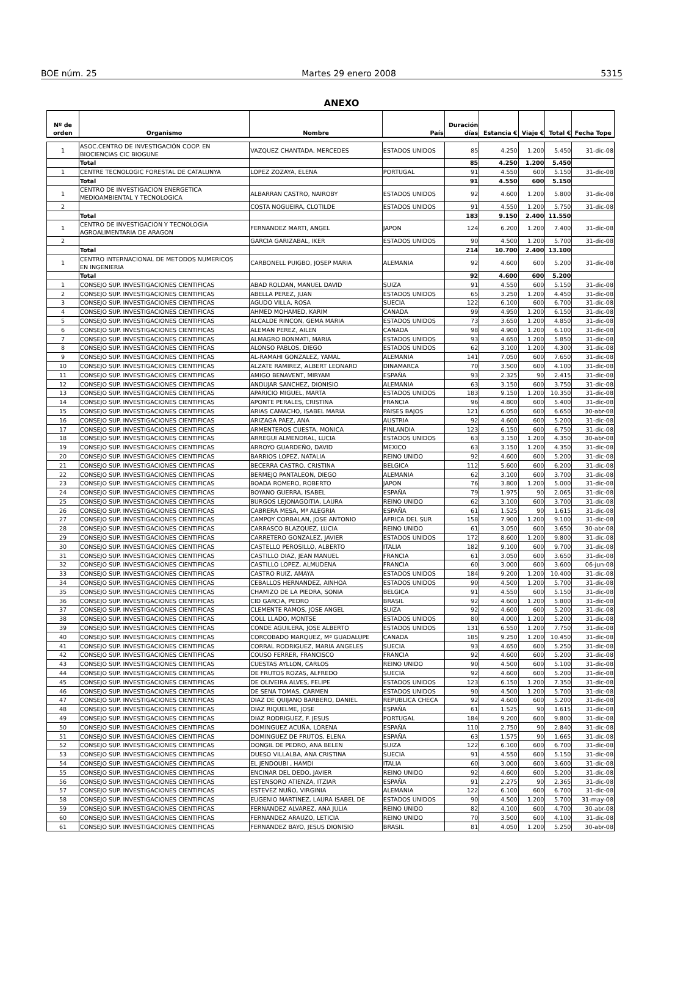BOE núm. 25 Martes 29 enero 2008 5315
ANEXO
| Nº de orden | Organismo | Nombre | País | Duración días | Estancia € | Viaje € | Total € | Fecha Tope |
| --- | --- | --- | --- | --- | --- | --- | --- | --- |
| 1 | ASOC.CENTRO DE INVESTIGACIÓN COOP. EN BIOCIENCIAS CIC BIOGUNE | VAZQUEZ CHANTADA, MERCEDES | ESTADOS UNIDOS | 85 | 4.250 | 1.200 | 5.450 | 31-dic-08 |
| | Total | | | 85 | 4.250 | 1.200 | 5.450 | |
| 1 | CENTRE TECNOLOGIC FORESTAL DE CATALUNYA | LOPEZ ZOZAYA, ELENA | PORTUGAL | 91 | 4.550 | 600 | 5.150 | 31-dic-08 |
| | Total | | | 91 | 4.550 | 600 | 5.150 | |
| 1 | CENTRO DE INVESTIGACION ENERGETICA MEDIOAMBIENTAL Y TECNOLOGICA | ALBARRAN CASTRO, NAIROBY | ESTADOS UNIDOS | 92 | 4.600 | 1.200 | 5.800 | 31-dic-08 |
| 2 | | COSTA NOGUEIRA, CLOTILDE | ESTADOS UNIDOS | 91 | 4.550 | 1.200 | 5.750 | 31-dic-08 |
| | Total | | | 183 | 9.150 | 2.400 | 11.550 | |
| 1 | CENTRO DE INVESTIGACION Y TECNOLOGIA AGROALIMENTARIA DE ARAGON | FERNANDEZ MARTI, ANGEL | JAPON | 124 | 6.200 | 1.200 | 7.400 | 31-dic-08 |
| 2 | | GARCIA GARIZABAL, IKER | ESTADOS UNIDOS | 90 | 4.500 | 1.200 | 5.700 | 31-dic-08 |
| | Total | | | 214 | 10.700 | 2.400 | 13.100 | |
| 1 | CENTRO INTERNACIONAL DE METODOS NUMERICOS EN INGENIERIA | CARBONELL PUIGBO, JOSEP MARIA | ALEMANIA | 92 | 4.600 | 600 | 5.200 | 31-dic-08 |
| | Total | | | 92 | 4.600 | 600 | 5.200 | |
| 1 | CONSEJO SUP. INVESTIGACIONES CIENTIFICAS | ABAD ROLDAN, MANUEL DAVID | SUIZA | 91 | 4.550 | 600 | 5.150 | 31-dic-08 |
| 2 | CONSEJO SUP. INVESTIGACIONES CIENTIFICAS | ABELLA PEREZ, JUAN | ESTADOS UNIDOS | 65 | 3.250 | 1.200 | 4.450 | 31-dic-08 |
| 3 | CONSEJO SUP. INVESTIGACIONES CIENTIFICAS | AGUDO VILLA, ROSA | SUECIA | 122 | 6.100 | 600 | 6.700 | 31-dic-08 |
| 4 | CONSEJO SUP. INVESTIGACIONES CIENTIFICAS | AHMED MOHAMED, KARIM | CANADA | 99 | 4.950 | 1.200 | 6.150 | 31-dic-08 |
| 5 | CONSEJO SUP. INVESTIGACIONES CIENTIFICAS | ALCALDE RINCON, GEMA MARIA | ESTADOS UNIDOS | 73 | 3.650 | 1.200 | 4.850 | 31-dic-08 |
| 6 | CONSEJO SUP. INVESTIGACIONES CIENTIFICAS | ALEMAN PEREZ, AILEN | CANADA | 98 | 4.900 | 1.200 | 6.100 | 31-dic-08 |
| 7 | CONSEJO SUP. INVESTIGACIONES CIENTIFICAS | ALMAGRO BONMATI, MARIA | ESTADOS UNIDOS | 93 | 4.650 | 1.200 | 5.850 | 31-dic-08 |
| 8 | CONSEJO SUP. INVESTIGACIONES CIENTIFICAS | ALONSO PABLOS, DIEGO | ESTADOS UNIDOS | 62 | 3.100 | 1.200 | 4.300 | 31-dic-08 |
| 9 | CONSEJO SUP. INVESTIGACIONES CIENTIFICAS | AL-RAMAHI GONZALEZ, YAMAL | ALEMANIA | 141 | 7.050 | 600 | 7.650 | 31-dic-08 |
| 10 | CONSEJO SUP. INVESTIGACIONES CIENTIFICAS | ALZATE RAMIREZ, ALBERT LEONARD | DINAMARCA | 70 | 3.500 | 600 | 4.100 | 31-dic-08 |
| 11 | CONSEJO SUP. INVESTIGACIONES CIENTIFICAS | AMIGO BENAVENT, MIRYAM | ESPAÑA | 93 | 2.325 | 90 | 2.415 | 31-dic-08 |
| 12 | CONSEJO SUP. INVESTIGACIONES CIENTIFICAS | ANDUJAR SANCHEZ, DIONISIO | ALEMANIA | 63 | 3.150 | 600 | 3.750 | 31-dic-08 |
| 13 | CONSEJO SUP. INVESTIGACIONES CIENTIFICAS | APARICIO MIGUEL, MARTA | ESTADOS UNIDOS | 183 | 9.150 | 1.200 | 10.350 | 31-dic-08 |
| 14 | CONSEJO SUP. INVESTIGACIONES CIENTIFICAS | APONTE PERALES, CRISTINA | FRANCIA | 96 | 4.800 | 600 | 5.400 | 31-dic-08 |
| 15 | CONSEJO SUP. INVESTIGACIONES CIENTIFICAS | ARIAS CAMACHO, ISABEL MARIA | PAISES BAJOS | 121 | 6.050 | 600 | 6.650 | 30-abr-08 |
| 16 | CONSEJO SUP. INVESTIGACIONES CIENTIFICAS | ARIZAGA PAEZ, ANA | AUSTRIA | 92 | 4.600 | 600 | 5.200 | 31-dic-08 |
| 17 | CONSEJO SUP. INVESTIGACIONES CIENTIFICAS | ARMENTEROS CUESTA, MONICA | FINLANDIA | 123 | 6.150 | 600 | 6.750 | 31-dic-08 |
| 18 | CONSEJO SUP. INVESTIGACIONES CIENTIFICAS | ARREGUI ALMENDRAL, LUCIA | ESTADOS UNIDOS | 63 | 3.150 | 1.200 | 4.350 | 30-abr-08 |
| 19 | CONSEJO SUP. INVESTIGACIONES CIENTIFICAS | ARROYO GUARDEÑO, DAVID | MEXICO | 63 | 3.150 | 1.200 | 4.350 | 31-dic-08 |
| 20 | CONSEJO SUP. INVESTIGACIONES CIENTIFICAS | BARRIOS LOPEZ, NATALIA | REINO UNIDO | 92 | 4.600 | 600 | 5.200 | 31-dic-08 |
| 21 | CONSEJO SUP. INVESTIGACIONES CIENTIFICAS | BECERRA CASTRO, CRISTINA | BELGICA | 112 | 5.600 | 600 | 6.200 | 31-dic-08 |
| 22 | CONSEJO SUP. INVESTIGACIONES CIENTIFICAS | BERMEJO PANTALEON, DIEGO | ALEMANIA | 62 | 3.100 | 600 | 3.700 | 31-dic-08 |
| 23 | CONSEJO SUP. INVESTIGACIONES CIENTIFICAS | BOADA ROMERO, ROBERTO | JAPON | 76 | 3.800 | 1.200 | 5.000 | 31-dic-08 |
| 24 | CONSEJO SUP. INVESTIGACIONES CIENTIFICAS | BOYANO GUERRA, ISABEL | ESPAÑA | 79 | 1.975 | 90 | 2.065 | 31-dic-08 |
| 25 | CONSEJO SUP. INVESTIGACIONES CIENTIFICAS | BURGOS LEJONAGOITIA, LAURA | REINO UNIDO | 62 | 3.100 | 600 | 3.700 | 31-dic-08 |
| 26 | CONSEJO SUP. INVESTIGACIONES CIENTIFICAS | CABRERA MESA, Mª ALEGRIA | ESPAÑA | 61 | 1.525 | 90 | 1.615 | 31-dic-08 |
| 27 | CONSEJO SUP. INVESTIGACIONES CIENTIFICAS | CAMPOY CORBALAN, JOSE ANTONIO | AFRICA DEL SUR | 158 | 7.900 | 1.200 | 9.100 | 31-dic-08 |
| 28 | CONSEJO SUP. INVESTIGACIONES CIENTIFICAS | CARRASCO BLAZQUEZ, LUCIA | REINO UNIDO | 61 | 3.050 | 600 | 3.650 | 30-abr-08 |
| 29 | CONSEJO SUP. INVESTIGACIONES CIENTIFICAS | CARRETERO GONZALEZ, JAVIER | ESTADOS UNIDOS | 172 | 8.600 | 1.200 | 9.800 | 31-dic-08 |
| 30 | CONSEJO SUP. INVESTIGACIONES CIENTIFICAS | CASTELLO PEROSILLO, ALBERTO | ITALIA | 182 | 9.100 | 600 | 9.700 | 31-dic-08 |
| 31 | CONSEJO SUP. INVESTIGACIONES CIENTIFICAS | CASTILLO DIAZ, JEAN MANUEL | FRANCIA | 61 | 3.050 | 600 | 3.650 | 31-dic-08 |
| 32 | CONSEJO SUP. INVESTIGACIONES CIENTIFICAS | CASTILLO LOPEZ, ALMUDENA | FRANCIA | 60 | 3.000 | 600 | 3.600 | 06-jun-08 |
| 33 | CONSEJO SUP. INVESTIGACIONES CIENTIFICAS | CASTRO RUIZ, AMAYA | ESTADOS UNIDOS | 184 | 9.200 | 1.200 | 10.400 | 31-dic-08 |
| 34 | CONSEJO SUP. INVESTIGACIONES CIENTIFICAS | CEBALLOS HERNANDEZ, AINHOA | ESTADOS UNIDOS | 90 | 4.500 | 1.200 | 5.700 | 31-dic-08 |
| 35 | CONSEJO SUP. INVESTIGACIONES CIENTIFICAS | CHAMIZO DE LA PIEDRA, SONIA | BELGICA | 91 | 4.550 | 600 | 5.150 | 31-dic-08 |
| 36 | CONSEJO SUP. INVESTIGACIONES CIENTIFICAS | CID GARCIA, PEDRO | BRASIL | 92 | 4.600 | 1.200 | 5.800 | 31-dic-08 |
| 37 | CONSEJO SUP. INVESTIGACIONES CIENTIFICAS | CLEMENTE RAMOS, JOSE ANGEL | SUIZA | 92 | 4.600 | 600 | 5.200 | 31-dic-08 |
| 38 | CONSEJO SUP. INVESTIGACIONES CIENTIFICAS | COLL LLADO, MONTSE | ESTADOS UNIDOS | 80 | 4.000 | 1.200 | 5.200 | 31-dic-08 |
| 39 | CONSEJO SUP. INVESTIGACIONES CIENTIFICAS | CONDE AGUILERA, JOSE ALBERTO | ESTADOS UNIDOS | 131 | 6.550 | 1.200 | 7.750 | 31-dic-08 |
| 40 | CONSEJO SUP. INVESTIGACIONES CIENTIFICAS | CORCOBADO MARQUEZ, Mª GUADALUPE | CANADA | 185 | 9.250 | 1.200 | 10.450 | 31-dic-08 |
| 41 | CONSEJO SUP. INVESTIGACIONES CIENTIFICAS | CORRAL RODRIGUEZ, MARIA ANGELES | SUECIA | 93 | 4.650 | 600 | 5.250 | 31-dic-08 |
| 42 | CONSEJO SUP. INVESTIGACIONES CIENTIFICAS | COUSO FERRER, FRANCISCO | FRANCIA | 92 | 4.600 | 600 | 5.200 | 31-dic-08 |
| 43 | CONSEJO SUP. INVESTIGACIONES CIENTIFICAS | CUESTAS AYLLON, CARLOS | REINO UNIDO | 90 | 4.500 | 600 | 5.100 | 31-dic-08 |
| 44 | CONSEJO SUP. INVESTIGACIONES CIENTIFICAS | DE FRUTOS ROZAS, ALFREDO | SUECIA | 92 | 4.600 | 600 | 5.200 | 31-dic-08 |
| 45 | CONSEJO SUP. INVESTIGACIONES CIENTIFICAS | DE OLIVEIRA ALVES, FELIPE | ESTADOS UNIDOS | 123 | 6.150 | 1.200 | 7.350 | 31-dic-08 |
| 46 | CONSEJO SUP. INVESTIGACIONES CIENTIFICAS | DE SENA TOMAS, CARMEN | ESTADOS UNIDOS | 90 | 4.500 | 1.200 | 5.700 | 31-dic-08 |
| 47 | CONSEJO SUP. INVESTIGACIONES CIENTIFICAS | DIAZ DE QUIJANO BARBERO, DANIEL | REPUBLICA CHECA | 92 | 4.600 | 600 | 5.200 | 31-dic-08 |
| 48 | CONSEJO SUP. INVESTIGACIONES CIENTIFICAS | DIAZ RIQUELME, JOSE | ESPAÑA | 61 | 1.525 | 90 | 1.615 | 31-dic-08 |
| 49 | CONSEJO SUP. INVESTIGACIONES CIENTIFICAS | DIAZ RODRIGUEZ, F. JESUS | PORTUGAL | 184 | 9.200 | 600 | 9.800 | 31-dic-08 |
| 50 | CONSEJO SUP. INVESTIGACIONES CIENTIFICAS | DOMINGUEZ ACUÑA, LORENA | ESPAÑA | 110 | 2.750 | 90 | 2.840 | 31-dic-08 |
| 51 | CONSEJO SUP. INVESTIGACIONES CIENTIFICAS | DOMINGUEZ DE FRUTOS, ELENA | ESPAÑA | 63 | 1.575 | 90 | 1.665 | 31-dic-08 |
| 52 | CONSEJO SUP. INVESTIGACIONES CIENTIFICAS | DONGIL DE PEDRO, ANA BELEN | SUIZA | 122 | 6.100 | 600 | 6.700 | 31-dic-08 |
| 53 | CONSEJO SUP. INVESTIGACIONES CIENTIFICAS | DUESO VILLALBA, ANA CRISTINA | SUECIA | 91 | 4.550 | 600 | 5.150 | 31-dic-08 |
| 54 | CONSEJO SUP. INVESTIGACIONES CIENTIFICAS | EL JENDOUBI , HAMDI | ITALIA | 60 | 3.000 | 600 | 3.600 | 31-dic-08 |
| 55 | CONSEJO SUP. INVESTIGACIONES CIENTIFICAS | ENCINAR DEL DEDO, JAVIER | REINO UNIDO | 92 | 4.600 | 600 | 5.200 | 31-dic-08 |
| 56 | CONSEJO SUP. INVESTIGACIONES CIENTIFICAS | ESTENSORO ATIENZA, ITZIAR | ESPAÑA | 91 | 2.275 | 90 | 2.365 | 31-dic-08 |
| 57 | CONSEJO SUP. INVESTIGACIONES CIENTIFICAS | ESTEVEZ NUÑO, VIRGINIA | ALEMANIA | 122 | 6.100 | 600 | 6.700 | 31-dic-08 |
| 58 | CONSEJO SUP. INVESTIGACIONES CIENTIFICAS | EUGENIO MARTINEZ, LAURA ISABEL DE | ESTADOS UNIDOS | 90 | 4.500 | 1.200 | 5.700 | 31-may-08 |
| 59 | CONSEJO SUP. INVESTIGACIONES CIENTIFICAS | FERNANDEZ ALVAREZ, ANA JULIA | REINO UNIDO | 82 | 4.100 | 600 | 4.700 | 30-abr-08 |
| 60 | CONSEJO SUP. INVESTIGACIONES CIENTIFICAS | FERNANDEZ ARAUZO, LETICIA | REINO UNIDO | 70 | 3.500 | 600 | 4.100 | 31-dic-08 |
| 61 | CONSEJO SUP. INVESTIGACIONES CIENTIFICAS | FERNANDEZ BAYO, JESUS DIONISIO | BRASIL | 81 | 4.050 | 1.200 | 5.250 | 30-abr-08 |